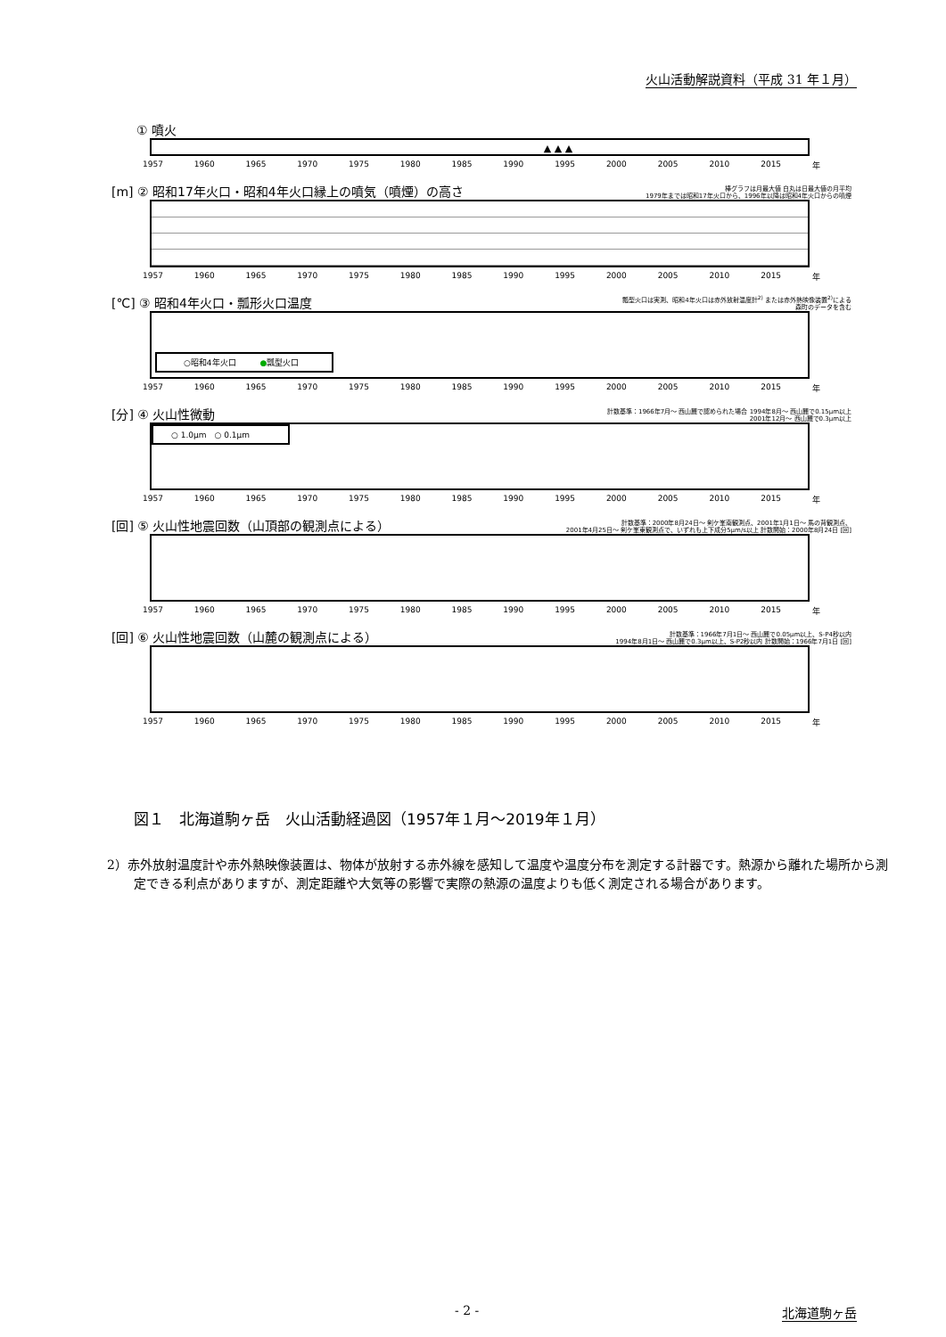火山活動解説資料（平成 31 年１月）
　　① 噴火
　　　　　　　　　　　　　　　　▲ ▲ ▲
1957 1960 1965 1970 1975 1980 1985 1990 1995 2000 2005 2010 2015 年
[m] ② 昭和17年火口・昭和4年火口縁上の噴気（噴煙）の高さ 棒グラフは月最大値 白丸は日最大値の月平均
1979年までは昭和17年火口から、1996年以降は昭和4年火口からの噴煙
1957 1960 1965 1970 1975 1980 1985 1990 1995 2000 2005 2010 2015 年
[℃] ③ 昭和4年火口・瓢形火口温度 瓢型火口は実測、昭和4年火口は赤外放射温度計<sup>2)</sup> または赤外熱映像装置<sup>2)</sup>による
森町のデータを含む
○昭和4年火口　　　●瓢型火口
1957 1960 1965 1970 1975 1980 1985 1990 1995 2000 2005 2010 2015 年
[分] ④ 火山性微動 計数基準：1966年7月～ 西山麓で認められた場合 1994年8月～ 西山麓で0.15μm以上
2001年12月～ 西山麓で0.3μm以上
○ 1.0μm　○ 0.1μm
1957 1960 1965 1970 1975 1980 1985 1990 1995 2000 2005 2010 2015 年
[回] ⑤ 火山性地震回数（山頂部の観測点による） 計数基準：2000年8月24日～ 剣ケ峯南観測点、2001年1月1日～ 馬の背観測点、
2001年4月25日～ 剣ケ峯東観測点で、いずれも上下成分5μm/s以上 計数開始：2000年8月24日 [回]
1957 1960 1965 1970 1975 1980 1985 1990 1995 2000 2005 2010 2015 年
[回] ⑥ 火山性地震回数（山麓の観測点による） 計数基準：1966年7月1日～ 西山麓で0.05μm以上、S-P4秒以内
1994年8月1日～ 西山麓で0.3μm以上、S-P2秒以内 計数開始：1966年7月1日 [回]
1957 1960 1965 1970 1975 1980 1985 1990 1995 2000 2005 2010 2015 年
図１　北海道駒ヶ岳　火山活動経過図（1957年１月～2019年１月）
2）赤外放射温度計や赤外熱映像装置は、物体が放射する赤外線を感知して温度や温度分布を測定する計器です。熱源から離れた場所から測定できる利点がありますが、測定距離や大気等の影響で実際の熱源の温度よりも低く測定される場合があります。
- 2 - 北海道駒ヶ岳